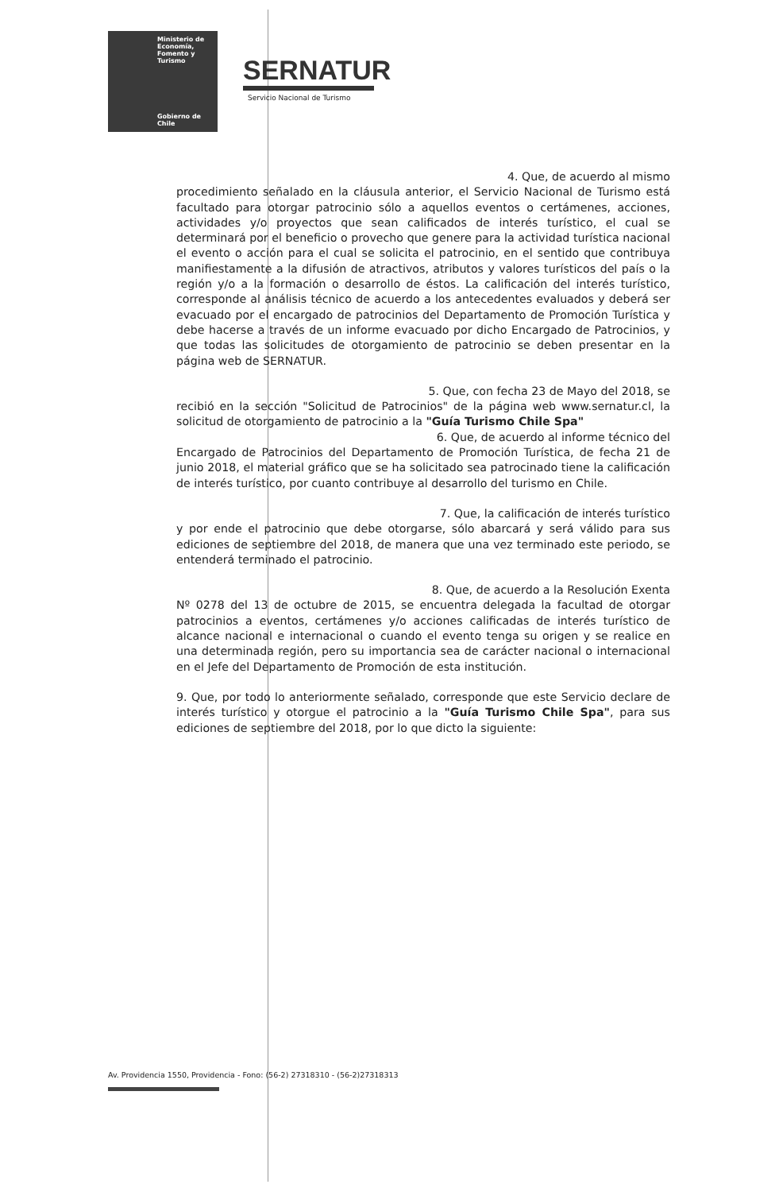Ministerio de
Economía,
Fomento y
Turismo
Gobierno de Chile
SERNATUR
Servicio Nacional de Turismo
4. Que, de acuerdo al mismo
procedimiento señalado en la cláusula anterior, el Servicio Nacional de Turismo está facultado para otorgar patrocinio sólo a aquellos eventos o certámenes, acciones, actividades y/o proyectos que sean calificados de interés turístico, el cual se determinará por el beneficio o provecho que genere para la actividad turística nacional el evento o acción para el cual se solicita el patrocinio, en el sentido que contribuya manifiestamente a la difusión de atractivos, atributos y valores turísticos del país o la región y/o a la formación o desarrollo de éstos. La calificación del interés turístico, corresponde al análisis técnico de acuerdo a los antecedentes evaluados y deberá ser evacuado por el encargado de patrocinios del Departamento de Promoción Turística y debe hacerse a través de un informe evacuado por dicho Encargado de Patrocinios, y que todas las solicitudes de otorgamiento de patrocinio se deben presentar en la página web de SERNATUR.
5. Que, con fecha 23 de Mayo del 2018, se
recibió en la sección "Solicitud de Patrocinios" de la página web www.sernatur.cl, la solicitud de otorgamiento de patrocinio a la "Guía Turismo Chile Spa"
6. Que, de acuerdo al informe técnico del
Encargado de Patrocinios del Departamento de Promoción Turística, de fecha 21 de junio 2018, el material gráfico que se ha solicitado sea patrocinado tiene la calificación de interés turístico, por cuanto contribuye al desarrollo del turismo en Chile.
7. Que, la calificación de interés turístico
y por ende el patrocinio que debe otorgarse, sólo abarcará y será válido para sus ediciones de septiembre del 2018, de manera que una vez terminado este periodo, se entenderá terminado el patrocinio.
8. Que, de acuerdo a la Resolución Exenta
Nº 0278 del 13 de octubre de 2015, se encuentra delegada la facultad de otorgar patrocinios a eventos, certámenes y/o acciones calificadas de interés turístico de alcance nacional e internacional o cuando el evento tenga su origen y se realice en una determinada región, pero su importancia sea de carácter nacional o internacional en el Jefe del Departamento de Promoción de esta institución.
9. Que, por todo lo anteriormente señalado, corresponde que este Servicio declare de interés turístico y otorgue el patrocinio a la "Guía Turismo Chile Spa", para sus ediciones de septiembre del 2018, por lo que dicto la siguiente:
Av. Providencia 1550, Providencia - Fono: (56-2) 27318310 - (56-2)27318313